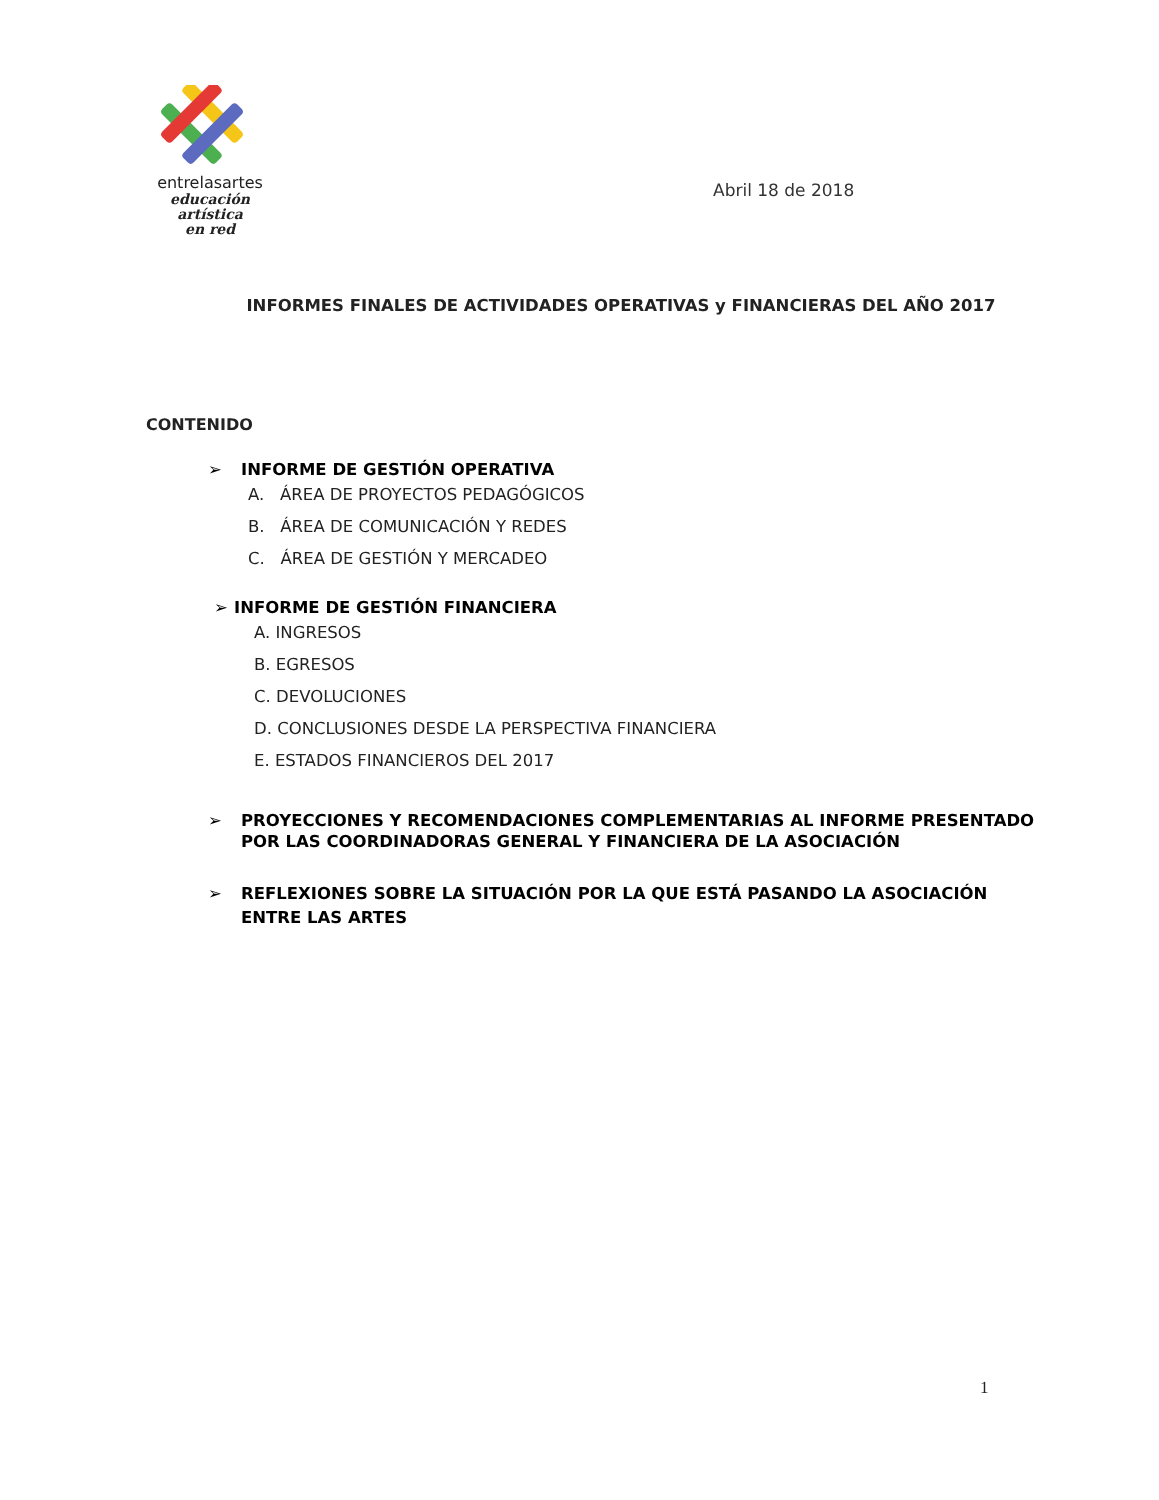entrelasartes
educación artística
en red
Abril 18 de 2018
INFORMES FINALES DE ACTIVIDADES OPERATIVAS y FINANCIERAS DEL AÑO 2017
CONTENIDO
➢ INFORME DE GESTIÓN OPERATIVA
A. ÁREA DE PROYECTOS PEDAGÓGICOS
B. ÁREA DE COMUNICACIÓN Y REDES
C. ÁREA DE GESTIÓN Y MERCADEO
➢ INFORME DE GESTIÓN FINANCIERA
A. INGRESOS
B. EGRESOS
C. DEVOLUCIONES
D. CONCLUSIONES DESDE LA PERSPECTIVA FINANCIERA
E. ESTADOS FINANCIEROS DEL 2017
➢ PROYECCIONES Y RECOMENDACIONES COMPLEMENTARIAS AL INFORME PRESENTADO POR LAS COORDINADORAS GENERAL Y FINANCIERA DE LA ASOCIACIÓN
➢ REFLEXIONES SOBRE LA SITUACIÓN POR LA QUE ESTÁ PASANDO LA ASOCIACIÓN ENTRE LAS ARTES
1